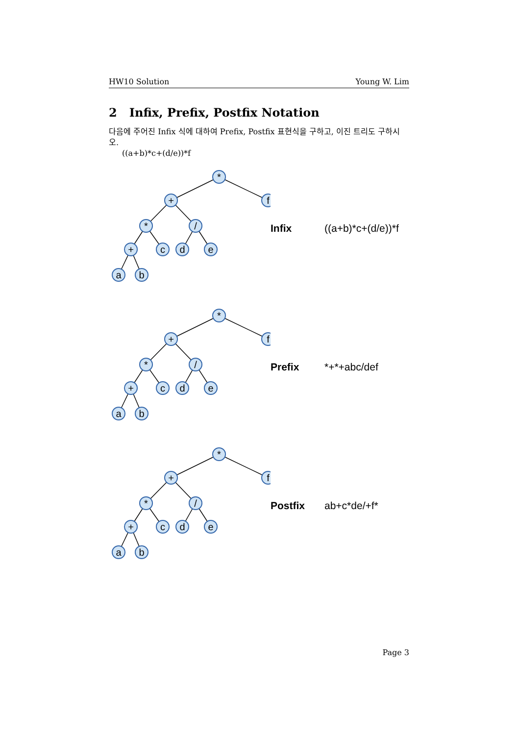HW10 Solution Young W. Lim
2 Infix, Prefix, Postfix Notation
다음에 주어진 Infix 식에 대하여 Prefix, Postfix 표현식을 구하고, 이진 트리도 구하시오.
((a+b)*c+(d/e))*f
*
f
+
*
/
+
c
d
e
a
b
Infix ((a+b)*c+(d/e))*f
*
f
+
*
/
+
c
d
e
a
b
Prefix *+*+abc/def
*
f
+
*
/
+
c
d
e
a
b
Postfix ab+c*de/+f*
Page 3